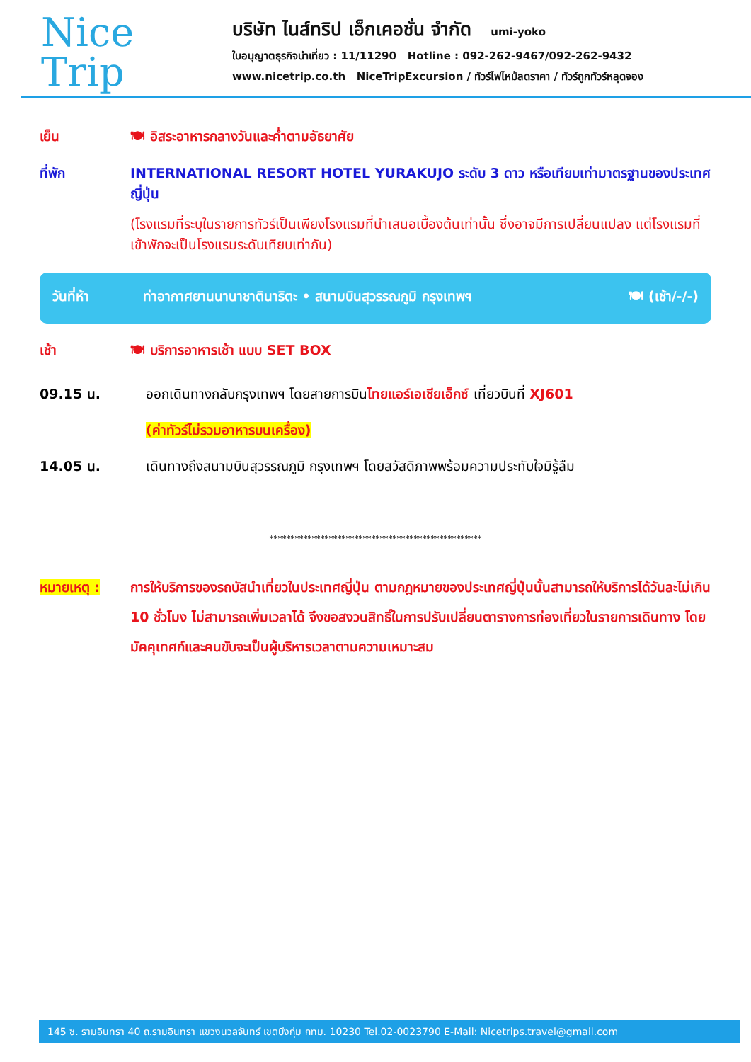Nice
Trip
บริษัท ไนส์ทริป เอ็กเคอชั่น จำกัด umi-yoko
ใบอนุญาตธุรกิจนำเที่ยว : 11/11290 Hotline : 092-262-9467/092-262-9432
www.nicetrip.co.th NiceTripExcursion / ทัวร์ไฟไหม้ลดราคา / ทัวร์ถูกทัวร์หลุดจอง
เย็น 🍽 อิสระอาหารกลางวันและค่ำตามอัธยาศัย
ที่พัก INTERNATIONAL RESORT HOTEL YURAKUJO ระดับ 3 ดาว หรือเทียบเท่ามาตรฐานของประเทศญี่ปุ่น
(โรงแรมที่ระบุในรายการทัวร์เป็นเพียงโรงแรมที่นำเสนอเบื้องต้นเท่านั้น ซึ่งอาจมีการเปลี่ยนแปลง แต่โรงแรมที่เข้าพักจะเป็นโรงแรมระดับเทียบเท่ากัน)
วันที่ห้า ท่าอากาศยานนานาชาตินาริตะ • สนามบินสุวรรณภูมิ กรุงเทพฯ
🍽 (เช้า/-/-)
เช้า 🍽 บริการอาหารเช้า แบบ SET BOX
09.15 น. ออกเดินทางกลับกรุงเทพฯ โดยสายการบิน ไทยแอร์เอเชียเอ็กซ์ เที่ยวบินที่ XJ601
(ค่าทัวร์ไม่รวมอาหารบนเครื่อง)
14.05 น. เดินทางถึงสนามบินสุวรรณภูมิ กรุงเทพฯ โดยสวัสดิภาพพร้อมความประทับใจมิรู้ลืม
**************************************************
หมายเหตุ : การให้บริการของรถบัสนำเที่ยวในประเทศญี่ปุ่น ตามกฎหมายของประเทศญี่ปุ่นนั้นสามารถให้บริการได้วันละไม่เกิน 10 ชั่วโมง ไม่สามารถเพิ่มเวลาได้ จึงขอสงวนสิทธิ์ในการปรับเปลี่ยนตารางการท่องเที่ยวในรายการเดินทาง โดยมัคคุเทศก์และคนขับจะเป็นผู้บริหารเวลาตามความเหมาะสม
145 ซ. รามอินทรา 40 ถ.รามอินทรา แขวงนวลจันทร์ เขตบึงกุ่ม กทม. 10230 Tel.02-0023790 E-Mail: Nicetrips.travel@gmail.com